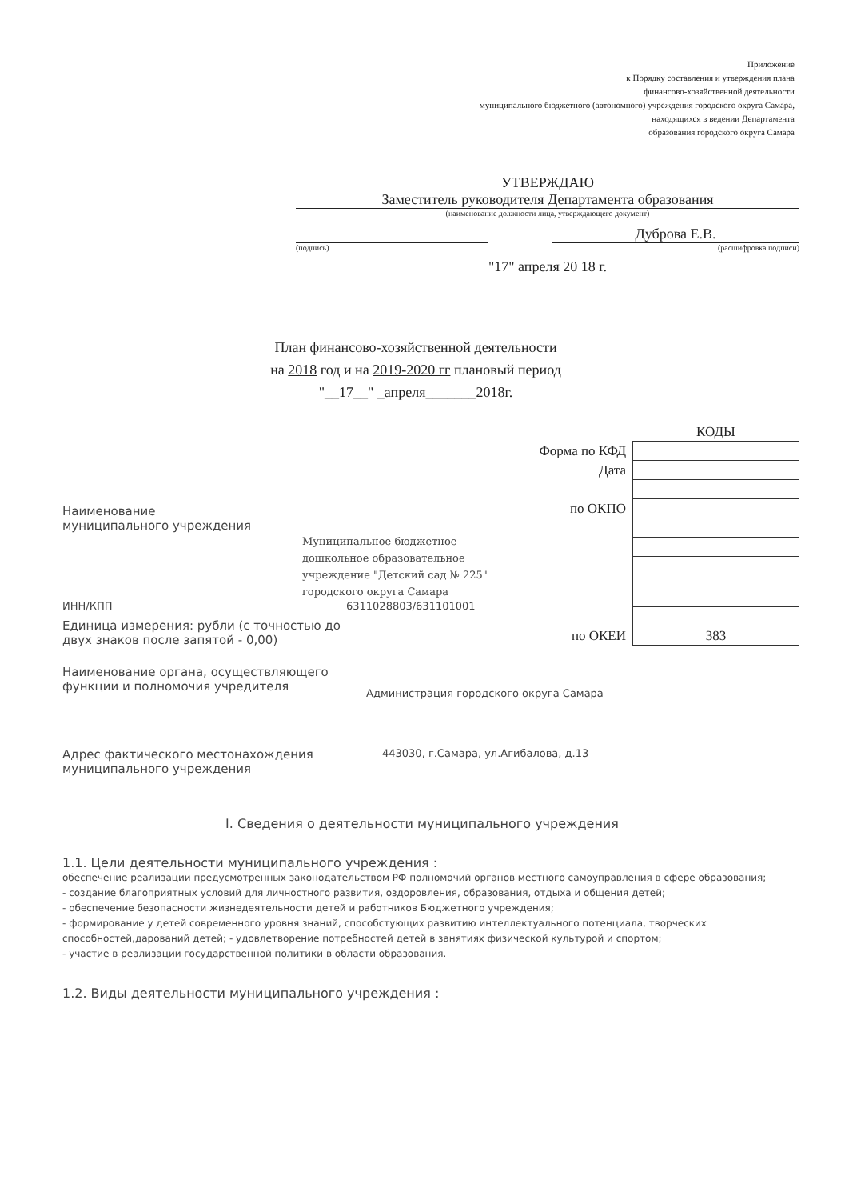Приложение
к Порядку составления и утверждения плана
финансово-хозяйственной деятельности
муниципального бюджетного (автономного) учреждения городского округа Самара,
находящихся в ведении Департамента
образования городского округа Самара
УТВЕРЖДАЮ
Заместитель руководителя Департамента образования
(наименование должности лица, утверждающего документ)
Дуброва Е.В.
(подпись) (расшифровка подписи)
"17" апреля 20 18 г.
План финансово-хозяйственной деятельности
на 2018 год и на 2019-2020 гг плановый период
"__17__" _апреля_______2018г.
| | КОДЫ |
| Форма по КФД | |
| Дата | |
| по ОКПО | |
| по ОКЕИ | 383 |
Наименование
муниципального учреждения
Муниципальное бюджетное
дошкольное образовательное
учреждение "Детский сад № 225"
городского округа Самара
ИНН/КПП 6311028803/631101001
Единица измерения: рубли (с точностью до
двух знаков после запятой - 0,00)
Наименование органа, осуществляющего
функции и полномочия учредителя
Администрация городского округа Самара
Адрес фактического местонахождения
муниципального учреждения
443030, г.Самара, ул.Агибалова, д.13
I. Сведения о деятельности муниципального учреждения
1.1. Цели деятельности муниципального учреждения :
обеспечение реализации предусмотренных законодательством РФ полномочий органов местного самоуправления в сфере образования;
- создание благоприятных условий для личностного развития, оздоровления, образования, отдыха и общения детей;
- обеспечение безопасности жизнедеятельности детей и работников Бюджетного учреждения;
- формирование у детей современного уровня знаний, способстующих развитию интеллектуального потенциала, творческих способностей,дарований детей; - удовлетворение потребностей детей в занятиях физической культурой и спортом;
- участие в реализации государственной политики в области образования.
1.2. Виды деятельности муниципального учреждения :